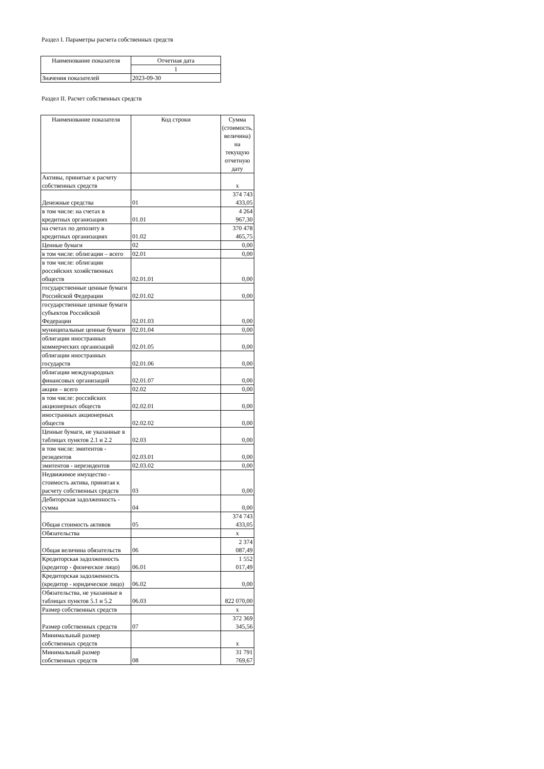Раздел I. Параметры расчета собственных средств
| Наименование показателя | Отчетная дата |
| --- | --- |
| | 1 |
| Значения показателей | 2023-09-30 |
Раздел II. Расчет собственных средств
| Наименование показателя | Код строки | Сумма (стоимость, величина) на текущую отчетную дату |
| --- | --- | --- |
| Активы, принятые к расчету собственных средств | | x |
| Денежные средства | 01 | 374 743 433,05 |
| в том числе: на счетах в кредитных организациях | 01.01 | 4 264 967,30 |
| на счетах по депозиту в кредитных организациях | 01.02 | 370 478 465,75 |
| Ценные бумаги | 02 | 0,00 |
| в том числе: облигации – всего | 02.01 | 0,00 |
| в том числе: облигации российских хозяйственных обществ | 02.01.01 | 0,00 |
| государственные ценные бумаги Российской Федерации | 02.01.02 | 0,00 |
| государственные ценные бумаги субъектов Российской Федерации | 02.01.03 | 0,00 |
| муниципальные ценные бумаги | 02.01.04 | 0,00 |
| облигации иностранных коммерческих организаций | 02.01.05 | 0,00 |
| облигации иностранных государств | 02.01.06 | 0,00 |
| облигации международных финансовых организаций | 02.01.07 | 0,00 |
| акции – всего | 02.02 | 0,00 |
| в том числе: российских акционерных обществ | 02.02.01 | 0,00 |
| иностранных акционерных обществ | 02.02.02 | 0,00 |
| Ценные бумаги, не указанные в таблицах пунктов 2.1 и 2.2 | 02.03 | 0,00 |
| в том числе: эмитентов - резидентов | 02.03.01 | 0,00 |
| эмитентов - нерезидентов | 02.03.02 | 0,00 |
| Недвижимое имущество - стоимость актива, принятая к расчету собственных средств | 03 | 0,00 |
| Дебиторская задолженность - сумма | 04 | 0,00 |
| Общая стоимость активов | 05 | 374 743 433,05 |
| Обязательства | | x |
| Общая величина обязательств | 06 | 2 374 087,49 |
| Кредиторская задолженность (кредитор - физическое лицо) | 06.01 | 1 552 017,49 |
| Кредиторская задолженность (кредитор - юридическое лицо) | 06.02 | 0,00 |
| Обязательства, не указанные в таблицах пунктов 5.1 и 5.2 | 06.03 | 822 070,00 |
| Размер собственных средств | | x |
| Размер собственных средств | 07 | 372 369 345,56 |
| Минимальный размер собственных средств | | x |
| Минимальный размер собственных средств | 08 | 31 791 769,67 |